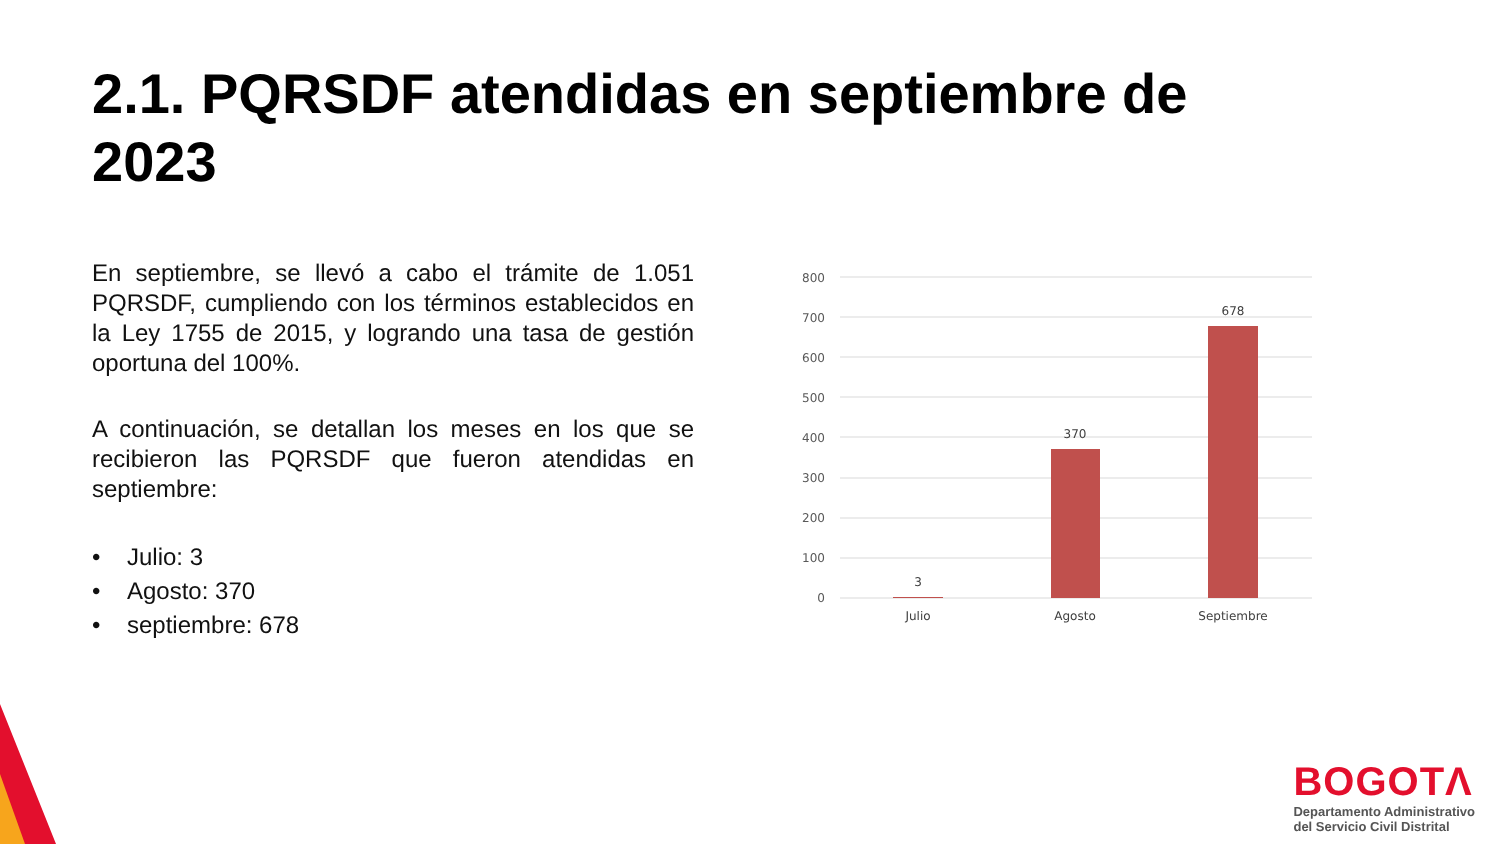2.1. PQRSDF atendidas en septiembre de 2023
En septiembre, se llevó a cabo el trámite de 1.051 PQRSDF, cumpliendo con los términos establecidos en la Ley 1755 de 2015, y logrando una tasa de gestión oportuna del 100%.
A continuación, se detallan los meses en los que se recibieron las PQRSDF que fueron atendidas en septiembre:
• Julio: 3
• Agosto: 370
• septiembre: 678
800
700
600
500
400
300
200
100
0
3
370
678
Julio
Agosto
Septiembre
BOGOTΛ
Departamento Administrativo
del Servicio Civil Distrital